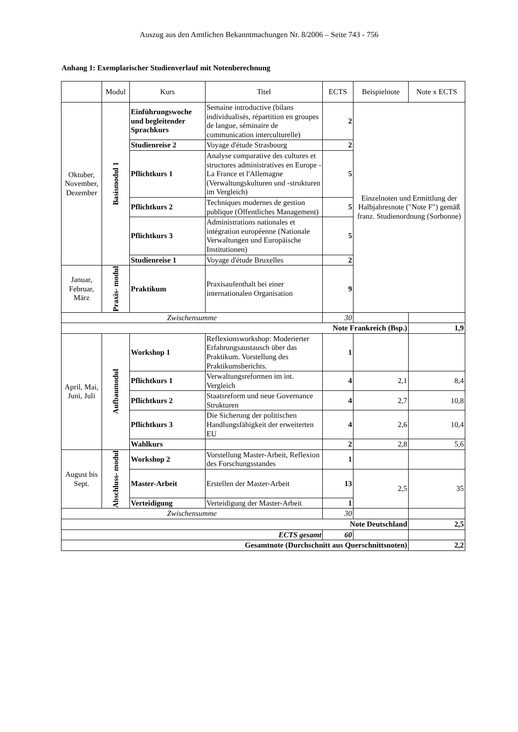Auszug aus den Amtlichen Bekanntmachungen Nr. 8/2006 – Seite 743 - 756
Anhang 1: Exemplarischer Studienverlauf mit Notenberechnung
| | Modul | Kurs | Titel | ECTS | Beispielnote | Note x ECTS |
| --- | --- | --- | --- | --- | --- | --- |
| Oktober, November, Dezember | Basismodul 1 | Einführungswoche und begleitender Sprachkurs | Semaine introductive (bilans individualisés, répartition en groupes de langue, séminaire de communication interculturelle) | 2 | Einzelnoten und Ermittlung der Halbjahresnote ("Note F") gemäß franz. Studienordnung (Sorbonne) | |
| | | Studienreise 2 | Voyage d'étude Strasbourg | 2 | | |
| | | Pflichtkurs 1 | Analyse comparative des cultures et structures administratives en Europe - La France et l'Allemagne (Verwaltungskulturen und -strukturen im Vergleich) | 5 | | |
| | | Pflichtkurs 2 | Techniques modernes de gestion publique (Öffentliches Management) | 5 | | |
| | | Pflichtkurs 3 | Administrations nationales et intégration européenne (Nationale Verwaltungen und Europäische Institutionen) | 5 | | |
| | | Studienreise 1 | Voyage d'étude Bruxelles | 2 | | |
| Januar, Februar, März | Praxis- modul | Praktikum | Praxisaufenthalt bei einer internationalen Organisation | 9 | | |
| Zwischensumme | | | | 30 | | |
| Note Frankreich (Bsp.) | | | | | | 1,9 |
| April, Mai, Juni, Juli | Aufbaumodul | Workshop 1 | Reflexionsworkshop: Moderierter Erfahrungsaustausch über das Praktikum. Vorstellung des Praktikumsberichts. | 1 | | |
| | | Pflichtkurs 1 | Verwaltungsreformen im int. Vergleich | 4 | 2,1 | 8,4 |
| | | Pflichtkurs 2 | Staatsreform und neue Governance Strukturen | 4 | 2,7 | 10,8 |
| | | Pflichtkurs 3 | Die Sicherung der politischen Handlungsfähigkeit der erweiterten EU | 4 | 2,6 | 10,4 |
| | | Wahlkurs | | 2 | 2,8 | 5,6 |
| August bis Sept. | Abschluss- modul | Workshop 2 | Vorstellung Master-Arbeit, Reflexion des Forschungsstandes | 1 | | |
| | | Master-Arbeit | Erstellen der Master-Arbeit | 13 | 2,5 | 35 |
| | | Verteidigung | Verteidigung der Master-Arbeit | 1 | | |
| Zwischensumme | | | | 30 | | |
| Note Deutschland | | | | | | 2,5 |
| ECTS gesamt | | | | 60 | | |
| Gesamtnote (Durchschnitt aus Querschnittsnoten) | | | | | | 2,2 |